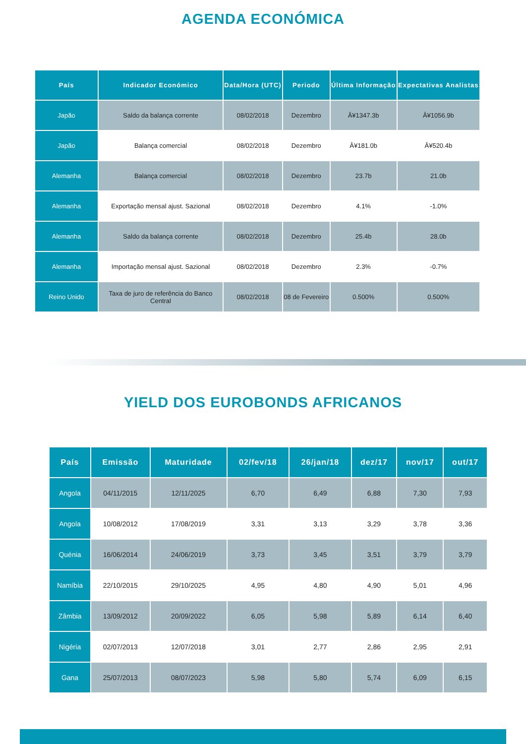AGENDA ECONÓMICA
| País | Indicador Económico | Data/Hora (UTC) | Periodo | Última Informação | Expectativas Analistas |
| --- | --- | --- | --- | --- | --- |
| Japão | Saldo da balança corrente | 08/02/2018 | Dezembro | Â¥1347.3b | Â¥1056.9b |
| Japão | Balança comercial | 08/02/2018 | Dezembro | Â¥181.0b | Â¥520.4b |
| Alemanha | Balança comercial | 08/02/2018 | Dezembro | 23.7b | 21.0b |
| Alemanha | Exportação mensal ajust. Sazional | 08/02/2018 | Dezembro | 4.1% | -1.0% |
| Alemanha | Saldo da balança corrente | 08/02/2018 | Dezembro | 25.4b | 28.0b |
| Alemanha | Importação mensal ajust. Sazional | 08/02/2018 | Dezembro | 2.3% | -0.7% |
| Reino Unido | Taxa de juro de referência do Banco Central | 08/02/2018 | 08 de Fevereiro | 0.500% | 0.500% |
YIELD DOS EUROBONDS AFRICANOS
| País | Emissão | Maturidade | 02/fev/18 | 26/jan/18 | dez/17 | nov/17 | out/17 |
| --- | --- | --- | --- | --- | --- | --- | --- |
| Angola | 04/11/2015 | 12/11/2025 | 6,70 | 6,49 | 6,88 | 7,30 | 7,93 |
| Angola | 10/08/2012 | 17/08/2019 | 3,31 | 3,13 | 3,29 | 3,78 | 3,36 |
| Quénia | 16/06/2014 | 24/06/2019 | 3,73 | 3,45 | 3,51 | 3,79 | 3,79 |
| Namíbia | 22/10/2015 | 29/10/2025 | 4,95 | 4,80 | 4,90 | 5,01 | 4,96 |
| Zâmbia | 13/09/2012 | 20/09/2022 | 6,05 | 5,98 | 5,89 | 6,14 | 6,40 |
| Nigéria | 02/07/2013 | 12/07/2018 | 3,01 | 2,77 | 2,86 | 2,95 | 2,91 |
| Gana | 25/07/2013 | 08/07/2023 | 5,98 | 5,80 | 5,74 | 6,09 | 6,15 |